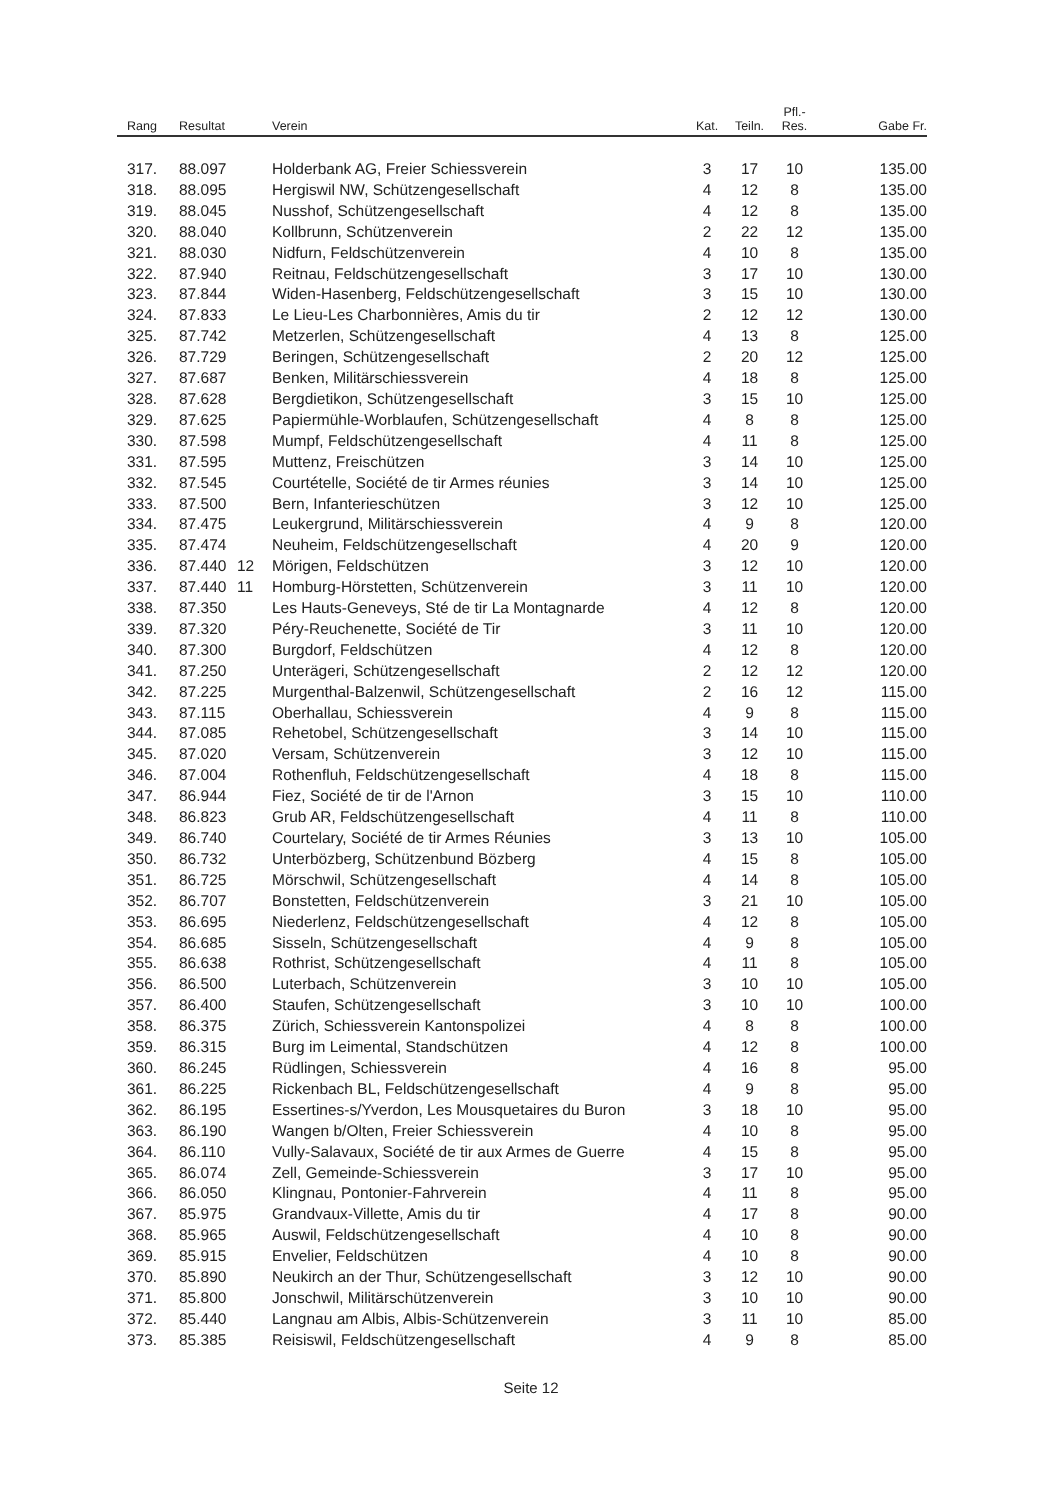| Rang | Resultat | | | Verein | Kat. | Teiln. | Pfl.- Res. | Gabe Fr. |
| --- | --- | --- | --- | --- | --- | --- | --- | --- |
| 317. | 88.097 | | | Holderbank AG, Freier Schiessverein | 3 | 17 | 10 | 135.00 |
| 318. | 88.095 | | | Hergiswil NW, Schützengesellschaft | 4 | 12 | 8 | 135.00 |
| 319. | 88.045 | | | Nusshof, Schützengesellschaft | 4 | 12 | 8 | 135.00 |
| 320. | 88.040 | | | Kollbrunn, Schützenverein | 2 | 22 | 12 | 135.00 |
| 321. | 88.030 | | | Nidfurn, Feldschützenverein | 4 | 10 | 8 | 135.00 |
| 322. | 87.940 | | | Reitnau, Feldschützengesellschaft | 3 | 17 | 10 | 130.00 |
| 323. | 87.844 | | | Widen-Hasenberg, Feldschützengesellschaft | 3 | 15 | 10 | 130.00 |
| 324. | 87.833 | | | Le Lieu-Les Charbonnières, Amis du tir | 2 | 12 | 12 | 130.00 |
| 325. | 87.742 | | | Metzerlen, Schützengesellschaft | 4 | 13 | 8 | 125.00 |
| 326. | 87.729 | | | Beringen, Schützengesellschaft | 2 | 20 | 12 | 125.00 |
| 327. | 87.687 | | | Benken, Militärschiessverein | 4 | 18 | 8 | 125.00 |
| 328. | 87.628 | | | Bergdietikon, Schützengesellschaft | 3 | 15 | 10 | 125.00 |
| 329. | 87.625 | | | Papiermühle-Worblaufen, Schützengesellschaft | 4 | 8 | 8 | 125.00 |
| 330. | 87.598 | | | Mumpf, Feldschützengesellschaft | 4 | 11 | 8 | 125.00 |
| 331. | 87.595 | | | Muttenz, Freischützen | 3 | 14 | 10 | 125.00 |
| 332. | 87.545 | | | Courtételle, Société de tir Armes réunies | 3 | 14 | 10 | 125.00 |
| 333. | 87.500 | | | Bern, Infanterieschützen | 3 | 12 | 10 | 125.00 |
| 334. | 87.475 | | | Leukergrund, Militärschiessverein | 4 | 9 | 8 | 120.00 |
| 335. | 87.474 | | | Neuheim, Feldschützengesellschaft | 4 | 20 | 9 | 120.00 |
| 336. | 87.440 | 12 | | Mörigen, Feldschützen | 3 | 12 | 10 | 120.00 |
| 337. | 87.440 | 11 | | Homburg-Hörstetten, Schützenverein | 3 | 11 | 10 | 120.00 |
| 338. | 87.350 | | | Les Hauts-Geneveys, Sté de tir La Montagnarde | 4 | 12 | 8 | 120.00 |
| 339. | 87.320 | | | Péry-Reuchenette, Société de Tir | 3 | 11 | 10 | 120.00 |
| 340. | 87.300 | | | Burgdorf, Feldschützen | 4 | 12 | 8 | 120.00 |
| 341. | 87.250 | | | Unterägeri, Schützengesellschaft | 2 | 12 | 12 | 120.00 |
| 342. | 87.225 | | | Murgenthal-Balzenwil, Schützengesellschaft | 2 | 16 | 12 | 115.00 |
| 343. | 87.115 | | | Oberhallau, Schiessverein | 4 | 9 | 8 | 115.00 |
| 344. | 87.085 | | | Rehetobel, Schützengesellschaft | 3 | 14 | 10 | 115.00 |
| 345. | 87.020 | | | Versam, Schützenverein | 3 | 12 | 10 | 115.00 |
| 346. | 87.004 | | | Rothenfluh, Feldschützengesellschaft | 4 | 18 | 8 | 115.00 |
| 347. | 86.944 | | | Fiez, Société de tir de l'Arnon | 3 | 15 | 10 | 110.00 |
| 348. | 86.823 | | | Grub AR, Feldschützengesellschaft | 4 | 11 | 8 | 110.00 |
| 349. | 86.740 | | | Courtelary, Société de tir Armes Réunies | 3 | 13 | 10 | 105.00 |
| 350. | 86.732 | | | Unterbözberg, Schützenbund Bözberg | 4 | 15 | 8 | 105.00 |
| 351. | 86.725 | | | Mörschwil, Schützengesellschaft | 4 | 14 | 8 | 105.00 |
| 352. | 86.707 | | | Bonstetten, Feldschützenverein | 3 | 21 | 10 | 105.00 |
| 353. | 86.695 | | | Niederlenz, Feldschützengesellschaft | 4 | 12 | 8 | 105.00 |
| 354. | 86.685 | | | Sisseln, Schützengesellschaft | 4 | 9 | 8 | 105.00 |
| 355. | 86.638 | | | Rothrist, Schützengesellschaft | 4 | 11 | 8 | 105.00 |
| 356. | 86.500 | | | Luterbach, Schützenverein | 3 | 10 | 10 | 105.00 |
| 357. | 86.400 | | | Staufen, Schützengesellschaft | 3 | 10 | 10 | 100.00 |
| 358. | 86.375 | | | Zürich, Schiessverein Kantonspolizei | 4 | 8 | 8 | 100.00 |
| 359. | 86.315 | | | Burg im Leimental, Standschützen | 4 | 12 | 8 | 100.00 |
| 360. | 86.245 | | | Rüdlingen, Schiessverein | 4 | 16 | 8 | 95.00 |
| 361. | 86.225 | | | Rickenbach BL, Feldschützengesellschaft | 4 | 9 | 8 | 95.00 |
| 362. | 86.195 | | | Essertines-s/Yverdon, Les Mousquetaires du Buron | 3 | 18 | 10 | 95.00 |
| 363. | 86.190 | | | Wangen b/Olten, Freier Schiessverein | 4 | 10 | 8 | 95.00 |
| 364. | 86.110 | | | Vully-Salavaux, Société de tir aux Armes de Guerre | 4 | 15 | 8 | 95.00 |
| 365. | 86.074 | | | Zell, Gemeinde-Schiessverein | 3 | 17 | 10 | 95.00 |
| 366. | 86.050 | | | Klingnau, Pontonier-Fahrverein | 4 | 11 | 8 | 95.00 |
| 367. | 85.975 | | | Grandvaux-Villette, Amis du tir | 4 | 17 | 8 | 90.00 |
| 368. | 85.965 | | | Auswil, Feldschützengesellschaft | 4 | 10 | 8 | 90.00 |
| 369. | 85.915 | | | Envelier, Feldschützen | 4 | 10 | 8 | 90.00 |
| 370. | 85.890 | | | Neukirch an der Thur, Schützengesellschaft | 3 | 12 | 10 | 90.00 |
| 371. | 85.800 | | | Jonschwil, Militärschützenverein | 3 | 10 | 10 | 90.00 |
| 372. | 85.440 | | | Langnau am Albis, Albis-Schützenverein | 3 | 11 | 10 | 85.00 |
| 373. | 85.385 | | | Reisiswil, Feldschützengesellschaft | 4 | 9 | 8 | 85.00 |
Seite 12